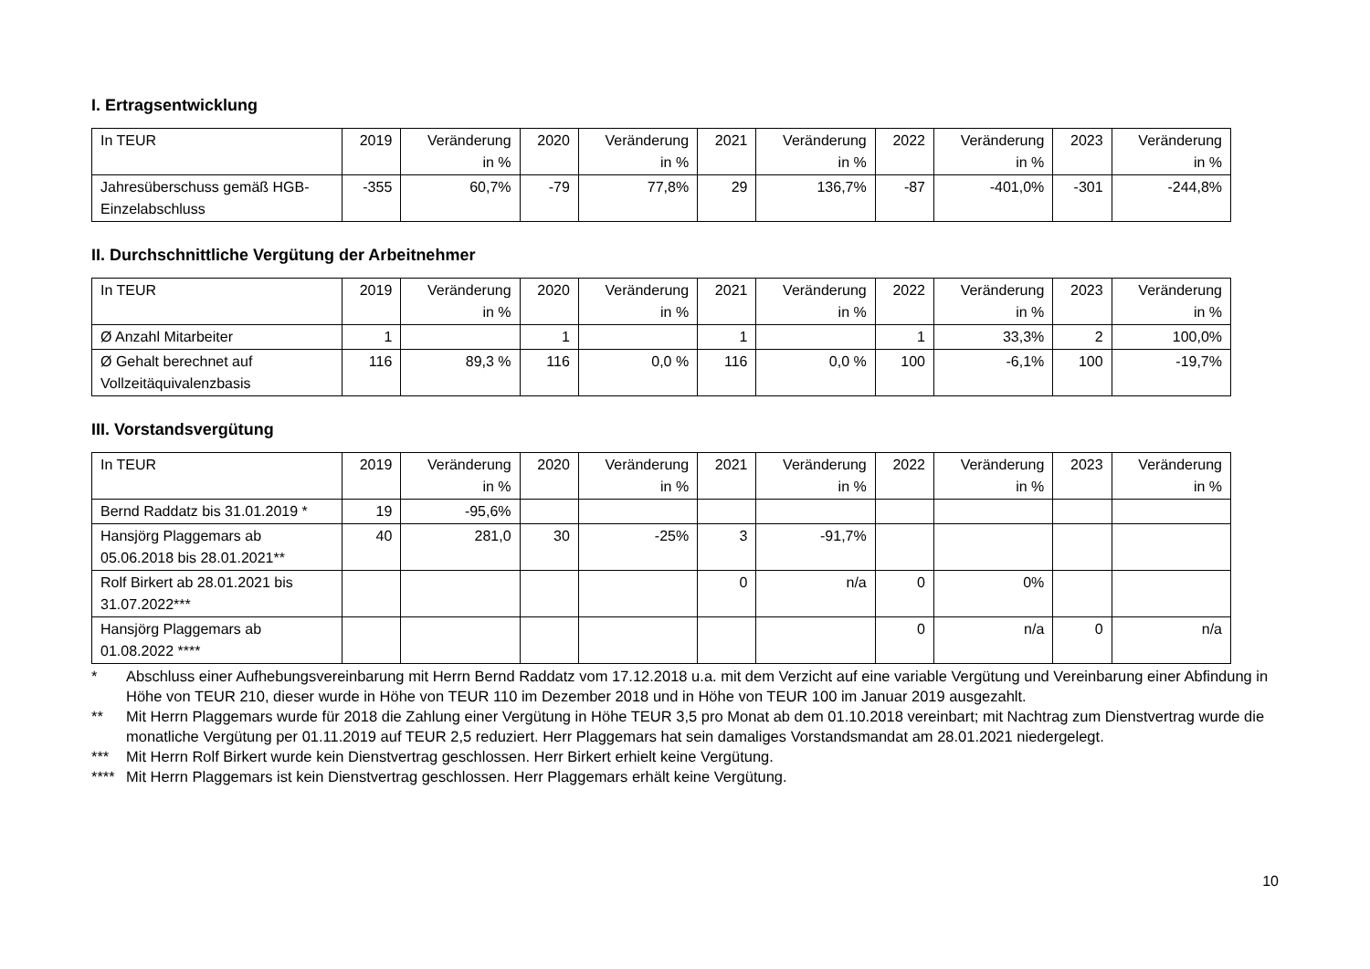I. Ertragsentwicklung
| In TEUR | 2019 | Veränderung in % | 2020 | Veränderung in % | 2021 | Veränderung in % | 2022 | Veränderung in % | 2023 | Veränderung in % |
| Jahresüberschuss gemäß HGB-Einzelabschluss | -355 | 60,7% | -79 | 77,8% | 29 | 136,7% | -87 | -401,0% | -301 | -244,8% |
II. Durchschnittliche Vergütung der Arbeitnehmer
| In TEUR | 2019 | Veränderung in % | 2020 | Veränderung in % | 2021 | Veränderung in % | 2022 | Veränderung in % | 2023 | Veränderung in % |
| Ø Anzahl Mitarbeiter | 1 | | 1 | | 1 | | 1 | 33,3% | 2 | 100,0% |
| Ø Gehalt berechnet auf Vollzeitäquivalenzbasis | 116 | 89,3 % | 116 | 0,0 % | 116 | 0,0 % | 100 | -6,1% | 100 | -19,7% |
III. Vorstandsvergütung
| In TEUR | 2019 | Veränderung in % | 2020 | Veränderung in % | 2021 | Veränderung in % | 2022 | Veränderung in % | 2023 | Veränderung in % |
| Bernd Raddatz bis 31.01.2019 * | 19 | -95,6% | | | | | | | | |
| Hansjörg Plaggemars ab 05.06.2018 bis 28.01.2021** | 40 | 281,0 | 30 | -25% | 3 | -91,7% | | | | |
| Rolf Birkert ab 28.01.2021 bis 31.07.2022*** | | | | | 0 | n/a | 0 | 0% | | |
| Hansjörg Plaggemars ab 01.08.2022 **** | | | | | | | 0 | n/a | 0 | n/a |
* Abschluss einer Aufhebungsvereinbarung mit Herrn Bernd Raddatz vom 17.12.2018 u.a. mit dem Verzicht auf eine variable Vergütung und Vereinbarung einer Abfindung in Höhe von TEUR 210, dieser wurde in Höhe von TEUR 110 im Dezember 2018 und in Höhe von TEUR 100 im Januar 2019 ausgezahlt.
** Mit Herrn Plaggemars wurde für 2018 die Zahlung einer Vergütung in Höhe TEUR 3,5 pro Monat ab dem 01.10.2018 vereinbart; mit Nachtrag zum Dienstvertrag wurde die monatliche Vergütung per 01.11.2019 auf TEUR 2,5 reduziert. Herr Plaggemars hat sein damaliges Vorstandsmandat am 28.01.2021 niedergelegt.
*** Mit Herrn Rolf Birkert wurde kein Dienstvertrag geschlossen. Herr Birkert erhielt keine Vergütung.
**** Mit Herrn Plaggemars ist kein Dienstvertrag geschlossen. Herr Plaggemars erhält keine Vergütung.
10